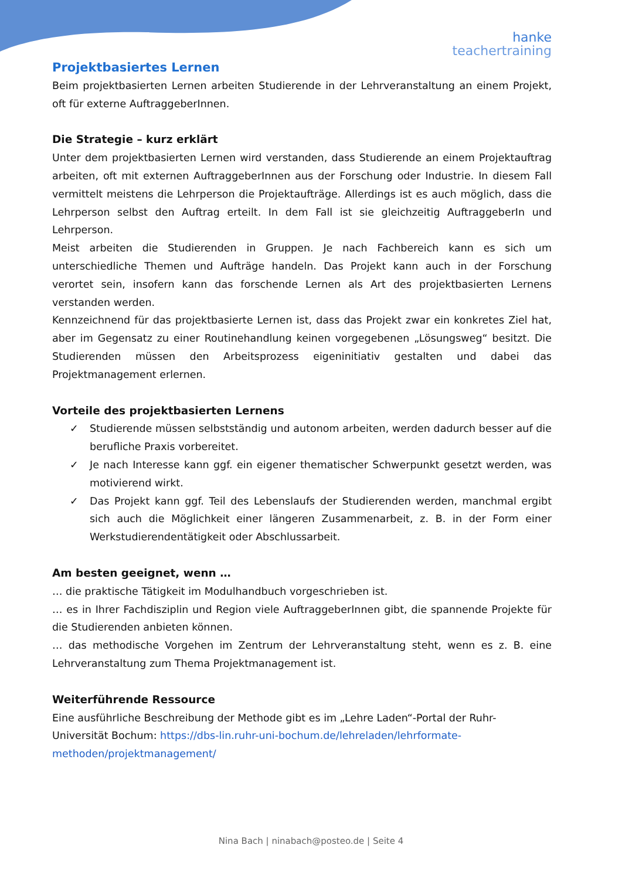hanke
teachertraining
Projektbasiertes Lernen
Beim projektbasierten Lernen arbeiten Studierende in der Lehrveranstaltung an einem Projekt, oft für externe AuftraggeberInnen.
Die Strategie – kurz erklärt
Unter dem projektbasierten Lernen wird verstanden, dass Studierende an einem Projektauftrag arbeiten, oft mit externen AuftraggeberInnen aus der Forschung oder Industrie. In diesem Fall vermittelt meistens die Lehrperson die Projektaufträge. Allerdings ist es auch möglich, dass die Lehrperson selbst den Auftrag erteilt. In dem Fall ist sie gleichzeitig AuftraggeberIn und Lehrperson.
Meist arbeiten die Studierenden in Gruppen. Je nach Fachbereich kann es sich um unterschiedliche Themen und Aufträge handeln. Das Projekt kann auch in der Forschung verortet sein, insofern kann das forschende Lernen als Art des projektbasierten Lernens verstanden werden.
Kennzeichnend für das projektbasierte Lernen ist, dass das Projekt zwar ein konkretes Ziel hat, aber im Gegensatz zu einer Routinehandlung keinen vorgegebenen „Lösungsweg“ besitzt. Die Studierenden müssen den Arbeitsprozess eigeninitiativ gestalten und dabei das Projektmanagement erlernen.
Vorteile des projektbasierten Lernens
✓ Studierende müssen selbstständig und autonom arbeiten, werden dadurch besser auf die berufliche Praxis vorbereitet.
✓ Je nach Interesse kann ggf. ein eigener thematischer Schwerpunkt gesetzt werden, was motivierend wirkt.
✓ Das Projekt kann ggf. Teil des Lebenslaufs der Studierenden werden, manchmal ergibt sich auch die Möglichkeit einer längeren Zusammenarbeit, z. B. in der Form einer Werkstudierendentätigkeit oder Abschlussarbeit.
Am besten geeignet, wenn …
… die praktische Tätigkeit im Modulhandbuch vorgeschrieben ist.
… es in Ihrer Fachdisziplin und Region viele AuftraggeberInnen gibt, die spannende Projekte für die Studierenden anbieten können.
… das methodische Vorgehen im Zentrum der Lehrveranstaltung steht, wenn es z. B. eine Lehrveranstaltung zum Thema Projektmanagement ist.
Weiterführende Ressource
Eine ausführliche Beschreibung der Methode gibt es im „Lehre Laden“-Portal der Ruhr-Universität Bochum: https://dbs-lin.ruhr-uni-bochum.de/lehreladen/lehrformate-methoden/projektmanagement/
Nina Bach | ninabach@posteo.de | Seite 4